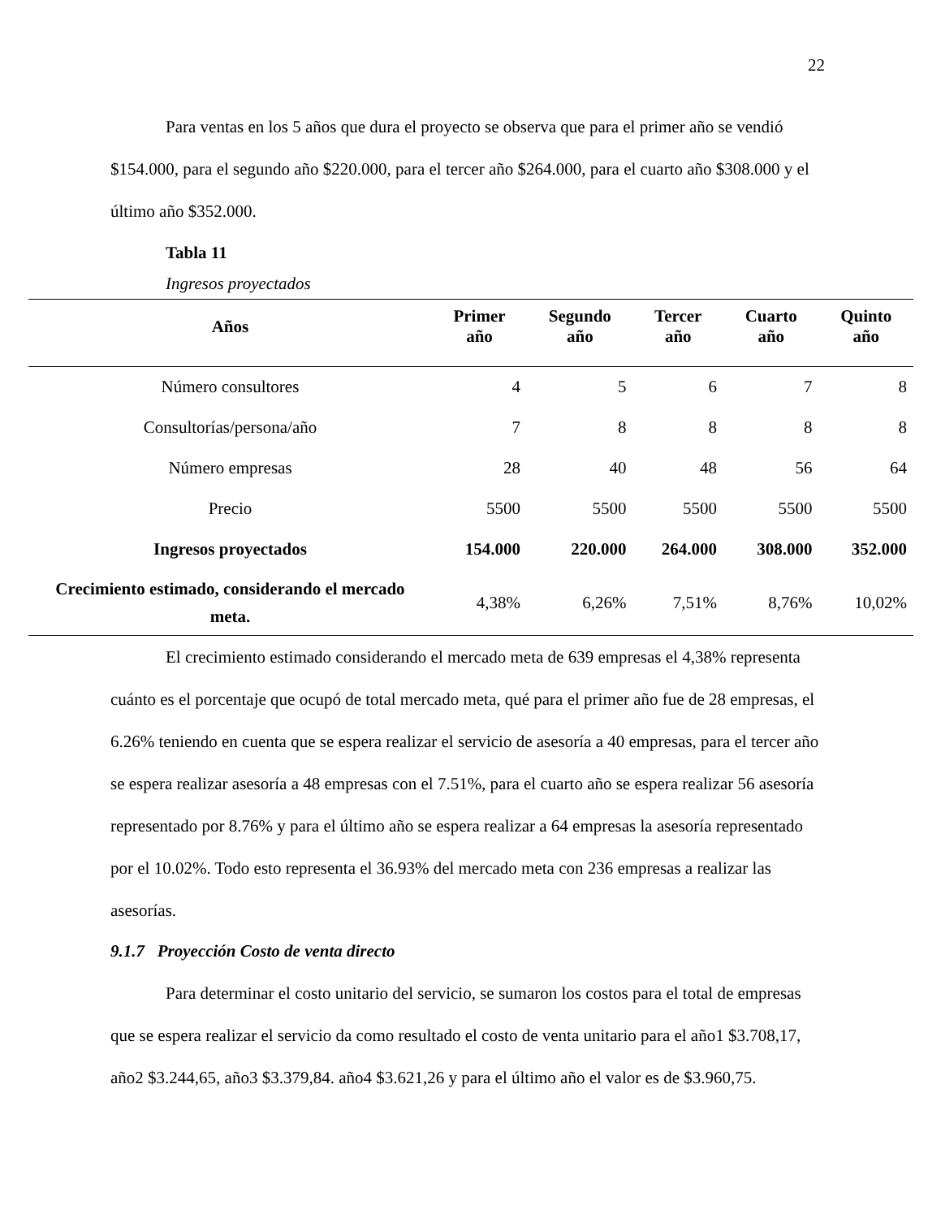22
Para ventas en los 5 años que dura el proyecto se observa que para el primer año se vendió $154.000, para el segundo año $220.000, para el tercer año $264.000, para el cuarto año $308.000 y el último año $352.000.
Tabla 11
Ingresos proyectados
| Años | Primer año | Segundo año | Tercer año | Cuarto año | Quinto año |
| --- | --- | --- | --- | --- | --- |
| Número consultores | 4 | 5 | 6 | 7 | 8 |
| Consultorías/persona/año | 7 | 8 | 8 | 8 | 8 |
| Número empresas | 28 | 40 | 48 | 56 | 64 |
| Precio | 5500 | 5500 | 5500 | 5500 | 5500 |
| Ingresos proyectados | 154.000 | 220.000 | 264.000 | 308.000 | 352.000 |
| Crecimiento estimado, considerando el mercado meta. | 4,38% | 6,26% | 7,51% | 8,76% | 10,02% |
El crecimiento estimado considerando el mercado meta de 639 empresas el 4,38% representa cuánto es el porcentaje que ocupó de total mercado meta, qué para el primer año fue de 28 empresas, el 6.26% teniendo en cuenta que se espera realizar el servicio de asesoría a 40 empresas, para el tercer año se espera realizar asesoría a 48 empresas con el 7.51%, para el cuarto año se espera realizar 56 asesoría representado por 8.76% y para el último año se espera realizar a 64 empresas la asesoría representado por el 10.02%. Todo esto representa el 36.93% del mercado meta con 236 empresas a realizar las asesorías.
9.1.7 Proyección Costo de venta directo
Para determinar el costo unitario del servicio, se sumaron los costos para el total de empresas que se espera realizar el servicio da como resultado el costo de venta unitario para el año1 $3.708,17, año2 $3.244,65, año3 $3.379,84. año4 $3.621,26 y para el último año el valor es de $3.960,75.